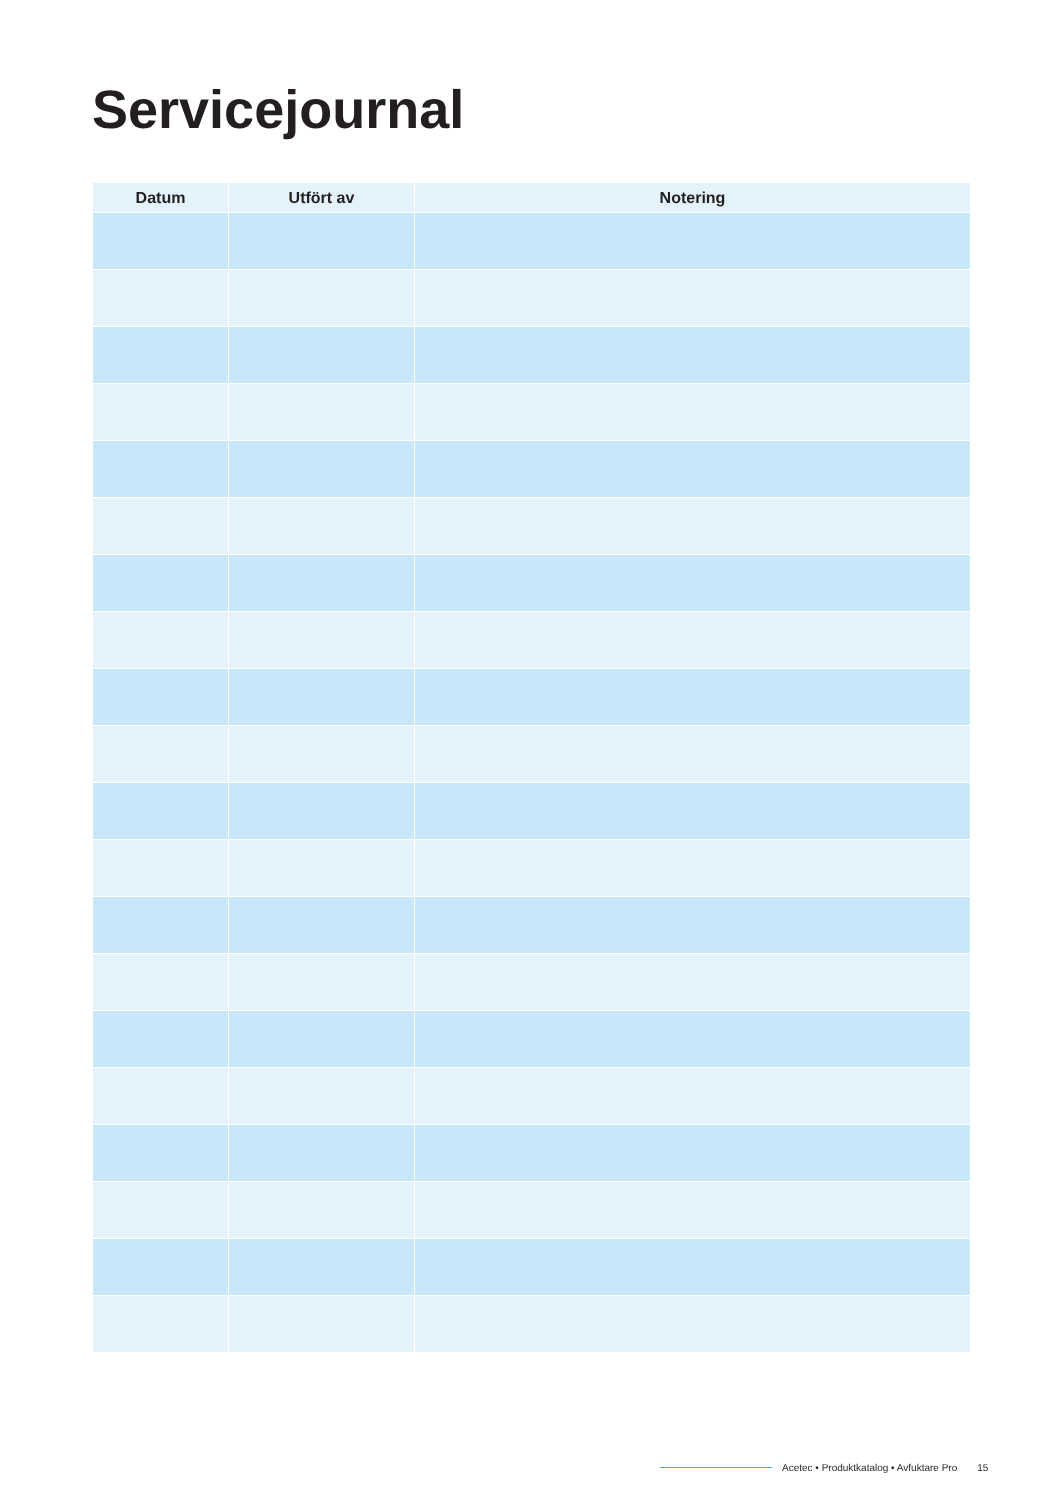Servicejournal
| Datum | Utfört av | Notering |
| --- | --- | --- |
Acetec • Produktkatalog • Avfuktare Pro 15